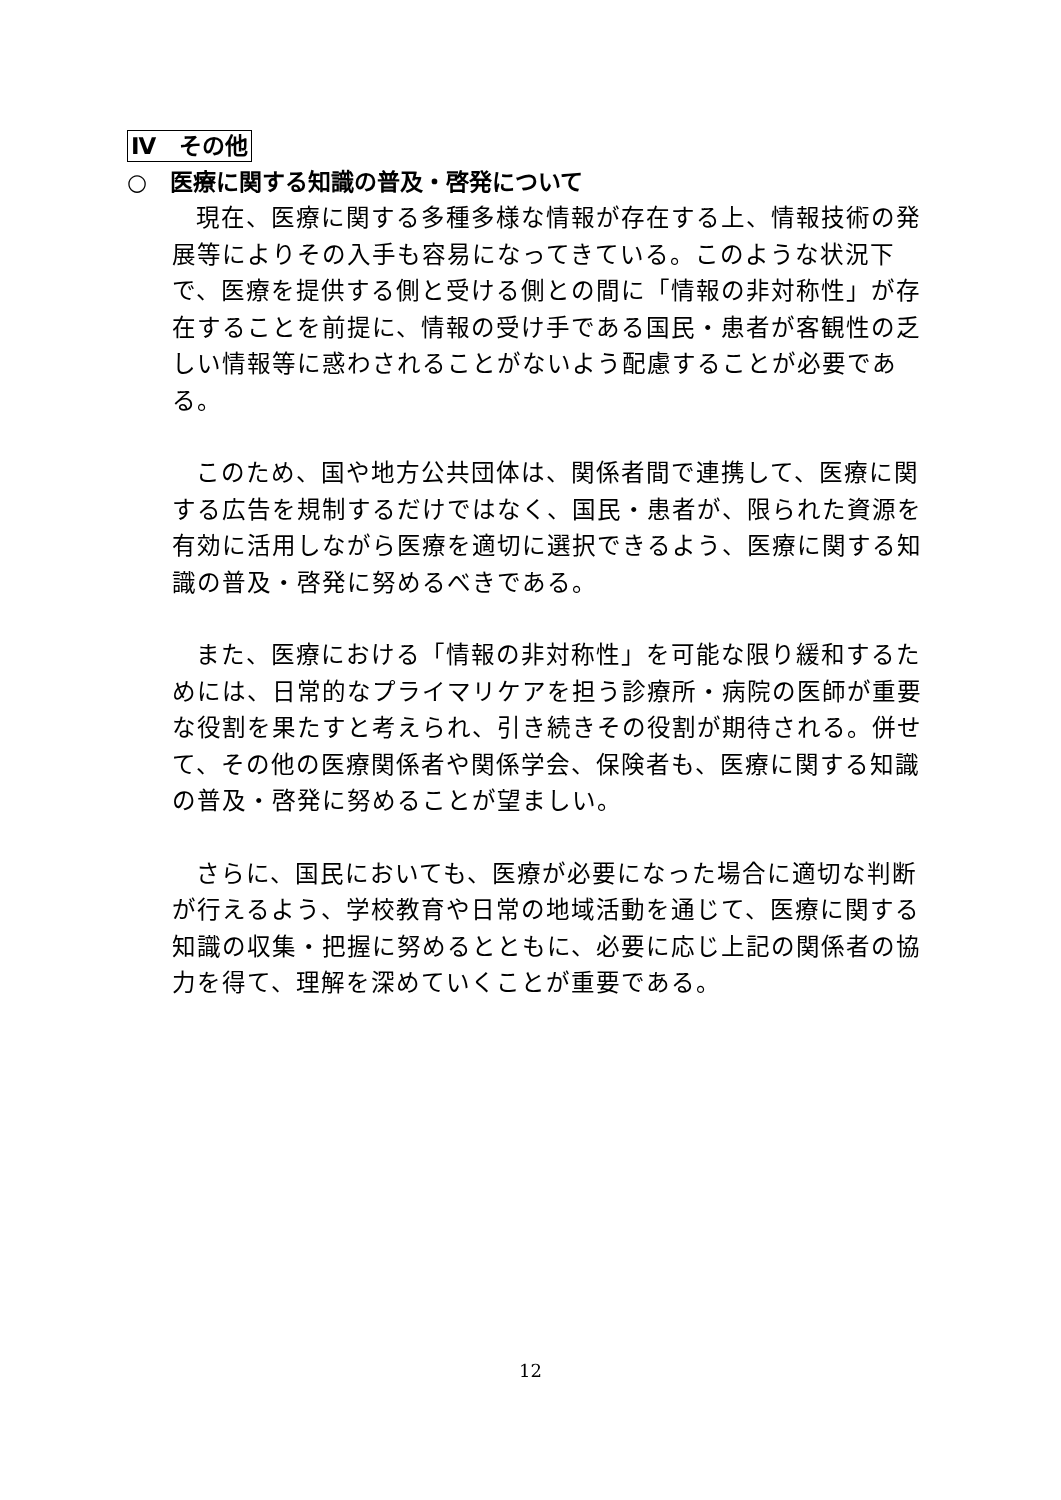Ⅳ　その他
○　医療に関する知識の普及・啓発について
現在、医療に関する多種多様な情報が存在する上、情報技術の発展等によりその入手も容易になってきている。このような状況下で、医療を提供する側と受ける側との間に「情報の非対称性」が存在することを前提に、情報の受け手である国民・患者が客観性の乏しい情報等に惑わされることがないよう配慮することが必要である。
このため、国や地方公共団体は、関係者間で連携して、医療に関する広告を規制するだけではなく、国民・患者が、限られた資源を有効に活用しながら医療を適切に選択できるよう、医療に関する知識の普及・啓発に努めるべきである。
また、医療における「情報の非対称性」を可能な限り緩和するためには、日常的なプライマリケアを担う診療所・病院の医師が重要な役割を果たすと考えられ、引き続きその役割が期待される。併せて、その他の医療関係者や関係学会、保険者も、医療に関する知識の普及・啓発に努めることが望ましい。
さらに、国民においても、医療が必要になった場合に適切な判断が行えるよう、学校教育や日常の地域活動を通じて、医療に関する知識の収集・把握に努めるとともに、必要に応じ上記の関係者の協力を得て、理解を深めていくことが重要である。
12